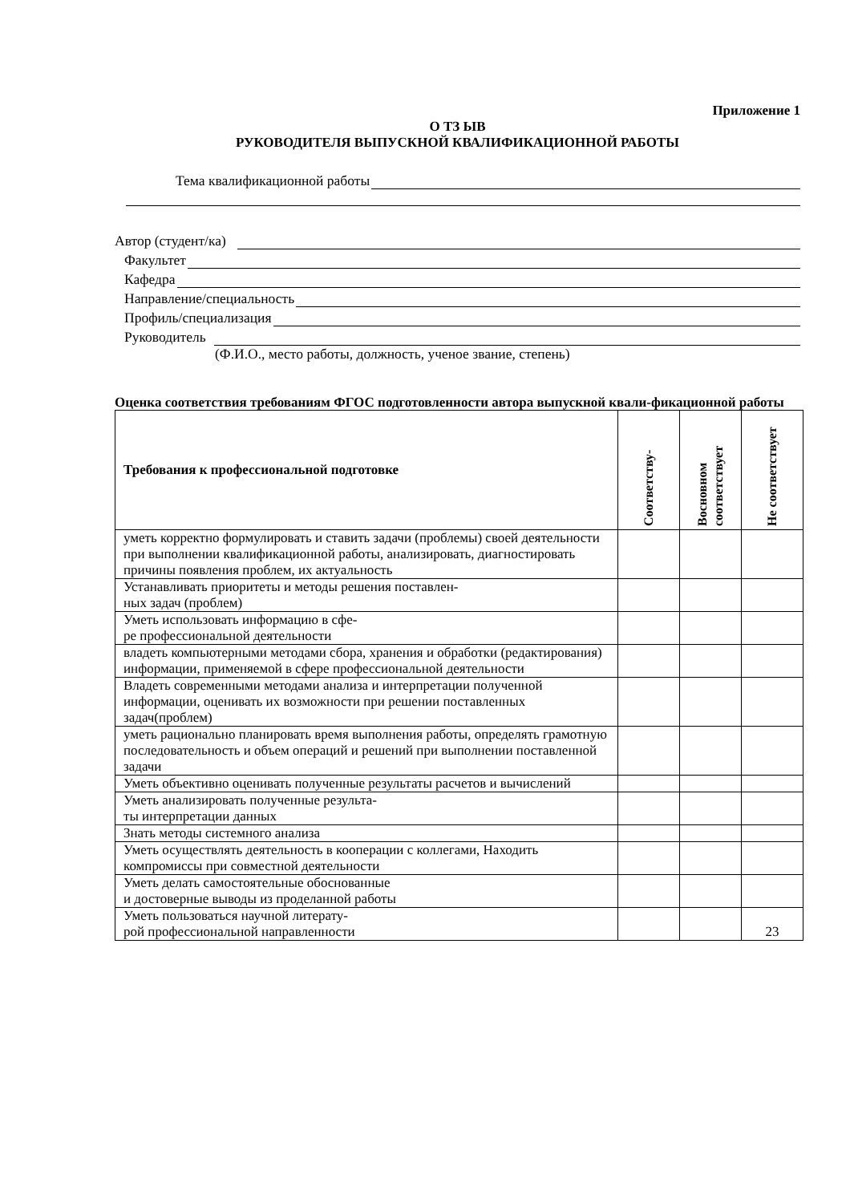Приложение 1
О ТЗ ЫВ
РУКОВОДИТЕЛЯ ВЫПУСКНОЙ КВАЛИФИКАЦИОННОЙ РАБОТЫ
Тема квалификационной работы
Автор (студент/ка)
Факультет
Кафедра
Направление/специальность
Профиль/специализация
Руководитель
(Ф.И.О., место работы, должность, ученое звание, степень)
Оценка соответствия требованиям ФГОС подготовленности автора выпускной квали-фикационной работы
| Требования к профессиональной подготовке | Соответству- | Восновном соответствует | Не соответствует |
| --- | --- | --- | --- |
| уметь корректно формулировать и ставить задачи (проблемы) своей деятельности при выполнении квалификационной работы, анализировать, диагностировать причины появления проблем, их актуальность | | | |
| Устанавливать приоритеты и методы решения поставлен- ных задач (проблем) | | | |
| Уметь использовать информацию в сфе- ре профессиональной деятельности | | | |
| владеть компьютерными методами сбора, хранения и обработки (редактирования) информации, применяемой в сфере профессиональной деятельности | | | |
| Владеть современными методами анализа и интерпретации полученной информации, оценивать их возможности при решении поставленных задач(проблем) | | | |
| уметь рационально планировать время выполнения работы, определять грамотную последовательность и объем операций и решений при выполнении поставленной задачи | | | |
| Уметь объективно оценивать полученные результаты расчетов и вычислений | | | |
| Уметь анализировать полученные результа- ты интерпретации данных | | | |
| Знать методы системного анализа | | | |
| Уметь осуществлять деятельность в кооперации с коллегами, Находить компромиссы при совместной деятельности | | | |
| Уметь делать самостоятельные обоснованные и достоверные выводы из проделанной работы | | | |
| Уметь пользоваться научной литерату- рой профессиональной направленности | | | 23 |